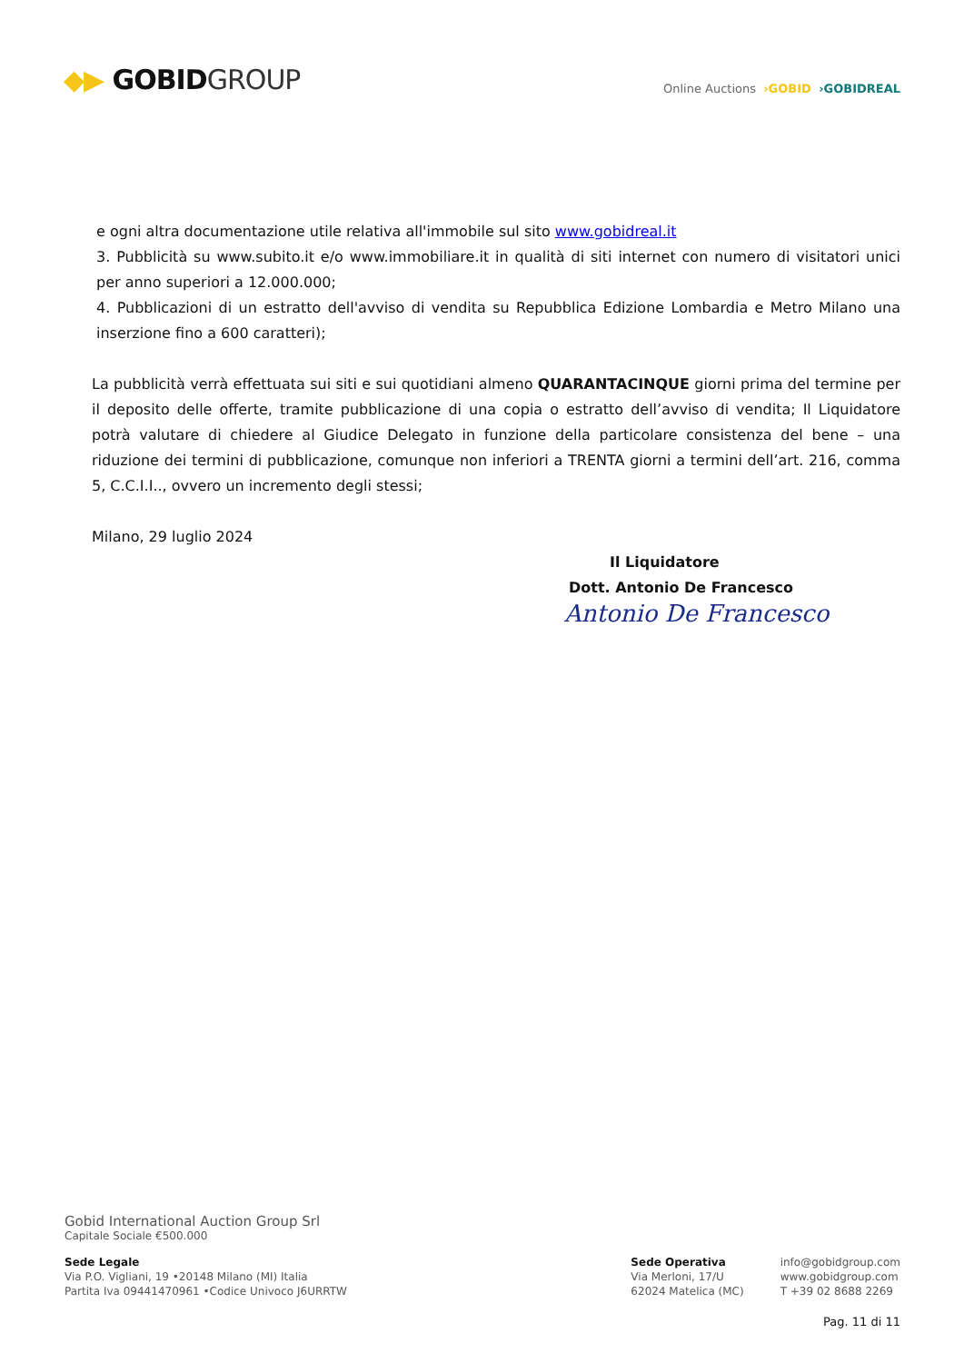◆▶ GOBIDGROUP
Online Auctions ›GOBID ›GOBIDREAL
e ogni altra documentazione utile relativa all'immobile sul sito www.gobidreal.it
3. Pubblicità su www.subito.it e/o www.immobiliare.it in qualità di siti internet con numero di visitatori unici per anno superiori a 12.000.000;
4. Pubblicazioni di un estratto dell'avviso di vendita su Repubblica Edizione Lombardia e Metro Milano una inserzione fino a 600 caratteri);
La pubblicità verrà effettuata sui siti e sui quotidiani almeno QUARANTACINQUE giorni prima del termine per il deposito delle offerte, tramite pubblicazione di una copia o estratto dell’avviso di vendita; Il Liquidatore potrà valutare di chiedere al Giudice Delegato in funzione della particolare consistenza del bene – una riduzione dei termini di pubblicazione, comunque non inferiori a TRENTA giorni a termini dell’art. 216, comma 5, C.C.I.I.., ovvero un incremento degli stessi;
Milano, 29 luglio 2024
Il Liquidatore
Dott. Antonio De Francesco
Antonio De Francesco
Gobid International Auction Group Srl
Capitale Sociale €500.000
Sede Legale
Via P.O. Vigliani, 19 •20148 Milano (MI) Italia
Partita Iva 09441470961 •Codice Univoco J6URRTW
Sede Operativa
Via Merloni, 17/U
62024 Matelica (MC)
info@gobidgroup.com
www.gobidgroup.com
T +39 02 8688 2269
Pag. 11 di 11